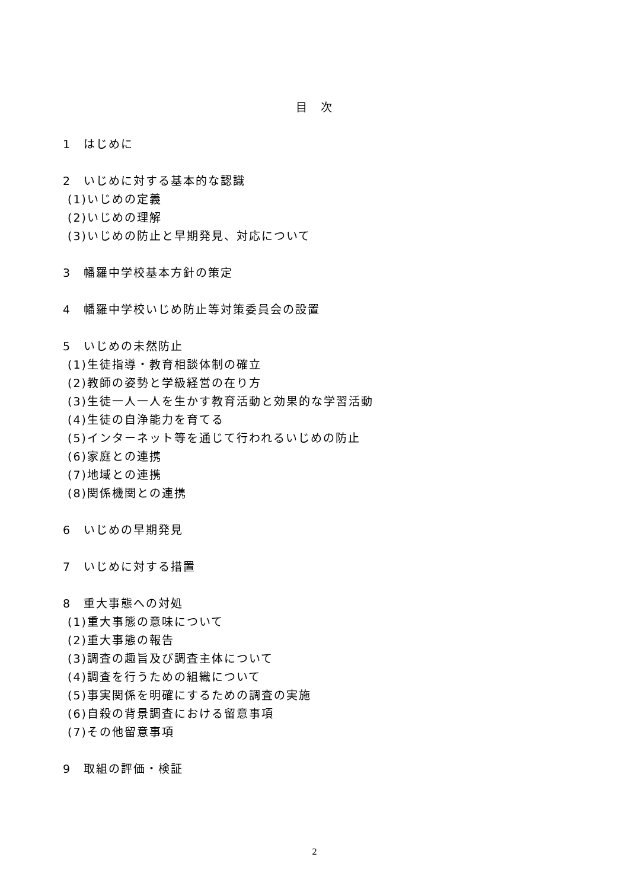目　次
1　はじめに
2　いじめに対する基本的な認識
(1)いじめの定義
(2)いじめの理解
(3)いじめの防止と早期発見、対応について
3　幡羅中学校基本方針の策定
4　幡羅中学校いじめ防止等対策委員会の設置
5　いじめの未然防止
(1)生徒指導・教育相談体制の確立
(2)教師の姿勢と学級経営の在り方
(3)生徒一人一人を生かす教育活動と効果的な学習活動
(4)生徒の自浄能力を育てる
(5)インターネット等を通じて行われるいじめの防止
(6)家庭との連携
(7)地域との連携
(8)関係機関との連携
6　いじめの早期発見
7　いじめに対する措置
8　重大事態への対処
(1)重大事態の意味について
(2)重大事態の報告
(3)調査の趣旨及び調査主体について
(4)調査を行うための組織について
(5)事実関係を明確にするための調査の実施
(6)自殺の背景調査における留意事項
(7)その他留意事項
9　取組の評価・検証
2